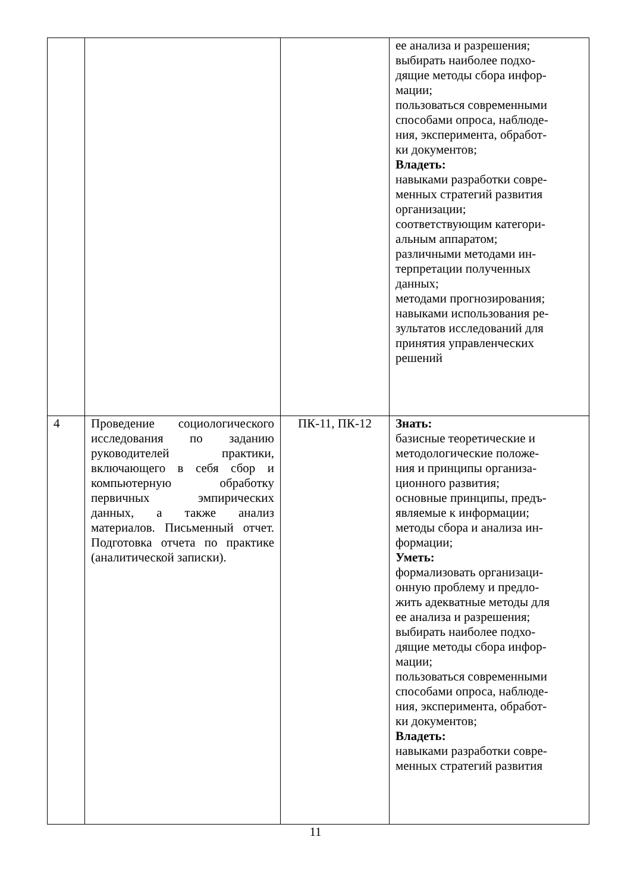| | | | ее анализа и разрешения; выбирать наиболее подхо- дящие методы сбора инфор- мации; пользоваться современными способами опроса, наблюде- ния, эксперимента, обработ- ки документов; Владеть: навыками разработки совре- менных стратегий развития организации; соответствующим категори- альным аппаратом; различными методами ин- терпретации полученных данных; методами прогнозирования; навыками использования ре- зультатов исследований для принятия управленческих решений |
| 4 | Проведение социологического исследования по заданию руководителей практики, включающего в себя сбор и компьютерную обработку первичных эмпирических данных, а также анализ материалов. Письменный отчет. Подготовка отчета по практике (аналитической записки). | ПК-11, ПК-12 | Знать: базисные теоретические и методологические положе- ния и принципы организа- ционного развития; основные принципы, предъ- являемые к информации; методы сбора и анализа ин- формации; Уметь: формализовать организаци- онную проблему и предло- жить адекватные методы для ее анализа и разрешения; выбирать наиболее подхо- дящие методы сбора инфор- мации; пользоваться современными способами опроса, наблюде- ния, эксперимента, обработ- ки документов; Владеть: навыками разработки совре- менных стратегий развития |
11